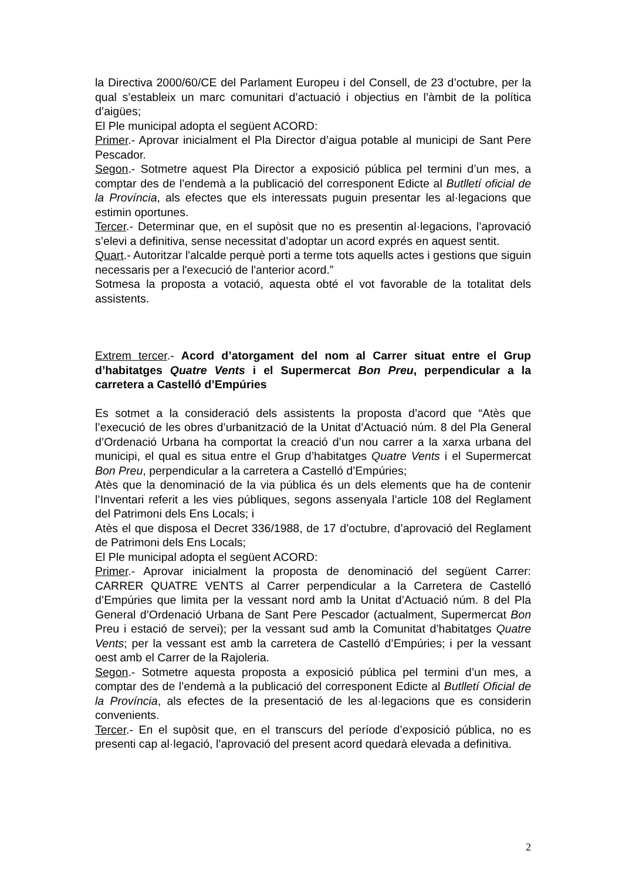la Directiva 2000/60/CE del Parlament Europeu i del Consell, de 23 d’octubre, per la qual s’estableix un marc comunitari d’actuació i objectius en l’àmbit de la política d’aigües;
El Ple municipal adopta el següent ACORD:
Primer.- Aprovar inicialment el Pla Director d’aigua potable al municipi de Sant Pere Pescador.
Segon.- Sotmetre aquest Pla Director a exposició pública pel termini d’un mes, a comptar des de l’endemà a la publicació del corresponent Edicte al Butlletí oficial de la Província, als efectes que els interessats puguin presentar les al·legacions que estimin oportunes.
Tercer.- Determinar que, en el supòsit que no es presentin al·legacions, l’aprovació s’elevi a definitiva, sense necessitat d’adoptar un acord exprés en aquest sentit.
Quart.- Autoritzar l'alcalde perquè porti a terme tots aquells actes i gestions que siguin necessaris per a l'execució de l'anterior acord.”
Sotmesa la proposta a votació, aquesta obté el vot favorable de la totalitat dels assistents.
Extrem tercer.- Acord d’atorgament del nom al Carrer situat entre el Grup d’habitatges Quatre Vents i el Supermercat Bon Preu, perpendicular a la carretera a Castelló d’Empúries
Es sotmet a la consideració dels assistents la proposta d’acord que “Atès que l’execució de les obres d’urbanització de la Unitat d’Actuació núm. 8 del Pla General d’Ordenació Urbana ha comportat la creació d’un nou carrer a la xarxa urbana del municipi, el qual es situa entre el Grup d’habitatges Quatre Vents i el Supermercat Bon Preu, perpendicular a la carretera a Castelló d’Empúries;
Atès que la denominació de la via pública és un dels elements que ha de contenir l’Inventari referit a les vies públiques, segons assenyala l’article 108 del Reglament del Patrimoni dels Ens Locals; i
Atès el que disposa el Decret 336/1988, de 17 d’octubre, d’aprovació del Reglament de Patrimoni dels Ens Locals;
El Ple municipal adopta el següent ACORD:
Primer.- Aprovar inicialment la proposta de denominació del següent Carrer: CARRER QUATRE VENTS al Carrer perpendicular a la Carretera de Castelló d’Empúries que limita per la vessant nord amb la Unitat d’Actuació núm. 8 del Pla General d’Ordenació Urbana de Sant Pere Pescador (actualment, Supermercat Bon Preu i estació de servei); per la vessant sud amb la Comunitat d’habitatges Quatre Vents; per la vessant est amb la carretera de Castelló d’Empúries; i per la vessant oest amb el Carrer de la Rajoleria.
Segon.- Sotmetre aquesta proposta a exposició pública pel termini d’un mes, a comptar des de l’endemà a la publicació del corresponent Edicte al Butlletí Oficial de la Província, als efectes de la presentació de les al·legacions que es considerin convenients.
Tercer.- En el supòsit que, en el transcurs del període d’exposició pública, no es presenti cap al·legació, l’aprovació del present acord quedarà elevada a definitiva.
2